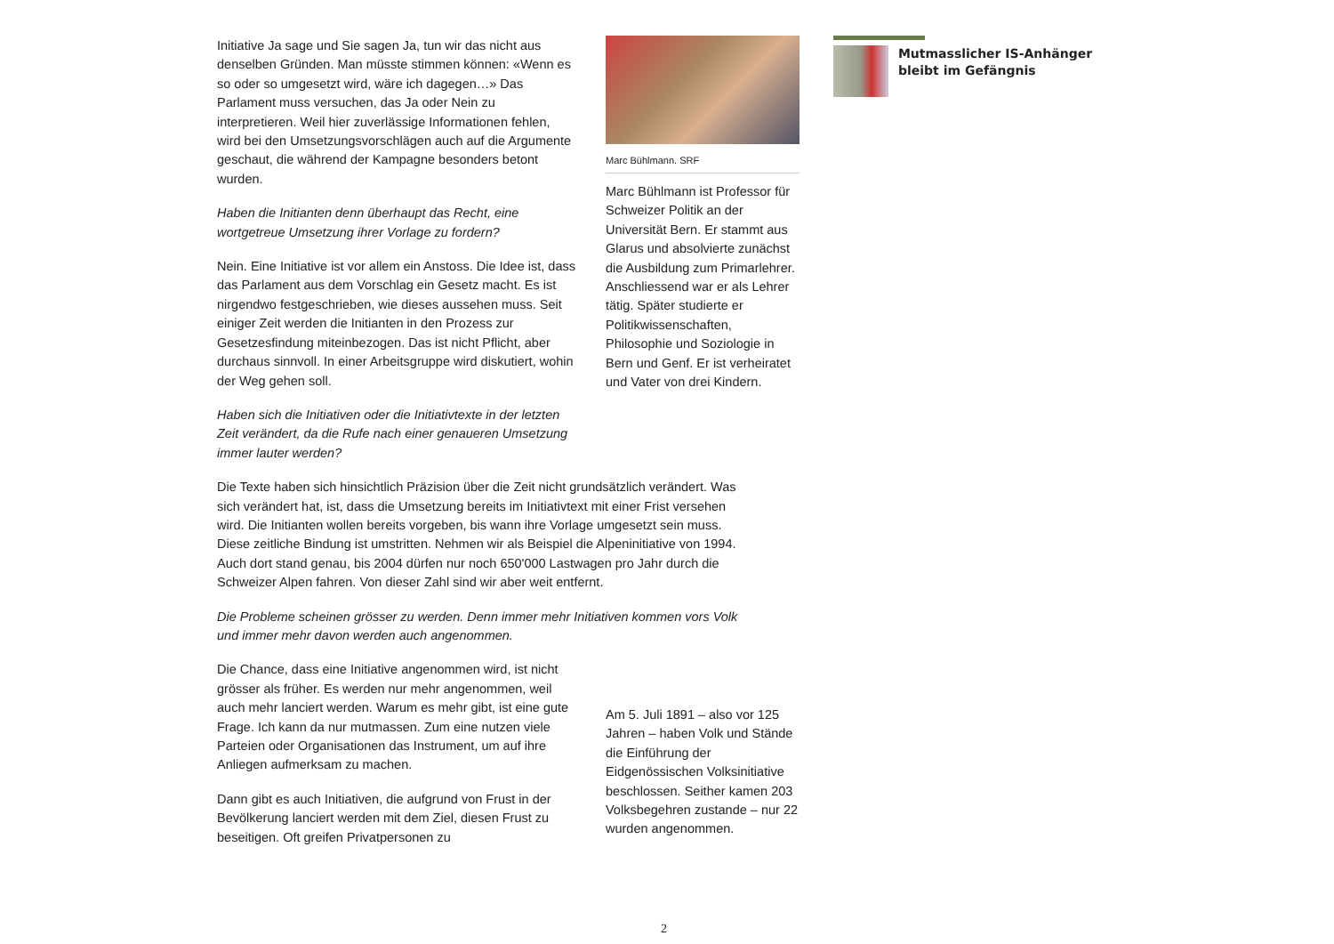Initiative Ja sage und Sie sagen Ja, tun wir das nicht aus denselben Gründen. Man müsste stimmen können: «Wenn es so oder so umgesetzt wird, wäre ich dagegen…» Das Parlament muss versuchen, das Ja oder Nein zu interpretieren. Weil hier zuverlässige Informationen fehlen, wird bei den Umsetzungsvorschlägen auch auf die Argumente geschaut, die während der Kampagne besonders betont wurden.
Haben die Initianten denn überhaupt das Recht, eine wortgetreue Umsetzung ihrer Vorlage zu fordern?
Nein. Eine Initiative ist vor allem ein Anstoss. Die Idee ist, dass das Parlament aus dem Vorschlag ein Gesetz macht. Es ist nirgendwo festgeschrieben, wie dieses aussehen muss. Seit einiger Zeit werden die Initianten in den Prozess zur Gesetzesfindung miteinbezogen. Das ist nicht Pflicht, aber durchaus sinnvoll. In einer Arbeitsgruppe wird diskutiert, wohin der Weg gehen soll.
Haben sich die Initiativen oder die Initiativtexte in der letzten Zeit verändert, da die Rufe nach einer genaueren Umsetzung immer lauter werden?
Die Texte haben sich hinsichtlich Präzision über die Zeit nicht grundsätzlich verändert. Was sich verändert hat, ist, dass die Umsetzung bereits im Initiativtext mit einer Frist versehen wird. Die Initianten wollen bereits vorgeben, bis wann ihre Vorlage umgesetzt sein muss. Diese zeitliche Bindung ist umstritten. Nehmen wir als Beispiel die Alpeninitiative von 1994. Auch dort stand genau, bis 2004 dürfen nur noch 650'000 Lastwagen pro Jahr durch die Schweizer Alpen fahren. Von dieser Zahl sind wir aber weit entfernt.
Die Probleme scheinen grösser zu werden. Denn immer mehr Initiativen kommen vors Volk und immer mehr davon werden auch angenommen.
Die Chance, dass eine Initiative angenommen wird, ist nicht grösser als früher. Es werden nur mehr angenommen, weil auch mehr lanciert werden. Warum es mehr gibt, ist eine gute Frage. Ich kann da nur mutmassen. Zum eine nutzen viele Parteien oder Organisationen das Instrument, um auf ihre Anliegen aufmerksam zu machen.
Dann gibt es auch Initiativen, die aufgrund von Frust in der Bevölkerung lanciert werden mit dem Ziel, diesen Frust zu beseitigen. Oft greifen Privatpersonen zu
Marc Bühlmann. SRF
Marc Bühlmann ist Professor für Schweizer Politik an der Universität Bern. Er stammt aus Glarus und absolvierte zunächst die Ausbildung zum Primarlehrer. Anschliessend war er als Lehrer tätig. Später studierte er Politikwissenschaften, Philosophie und Soziologie in Bern und Genf. Er ist verheiratet und Vater von drei Kindern.
Am 5. Juli 1891 – also vor 125 Jahren – haben Volk und Stände die Einführung der Eidgenössischen Volksinitiative beschlossen. Seither kamen 203 Volksbegehren zustande – nur 22 wurden angenommen.
Mutmasslicher IS-Anhänger bleibt im Gefängnis
2